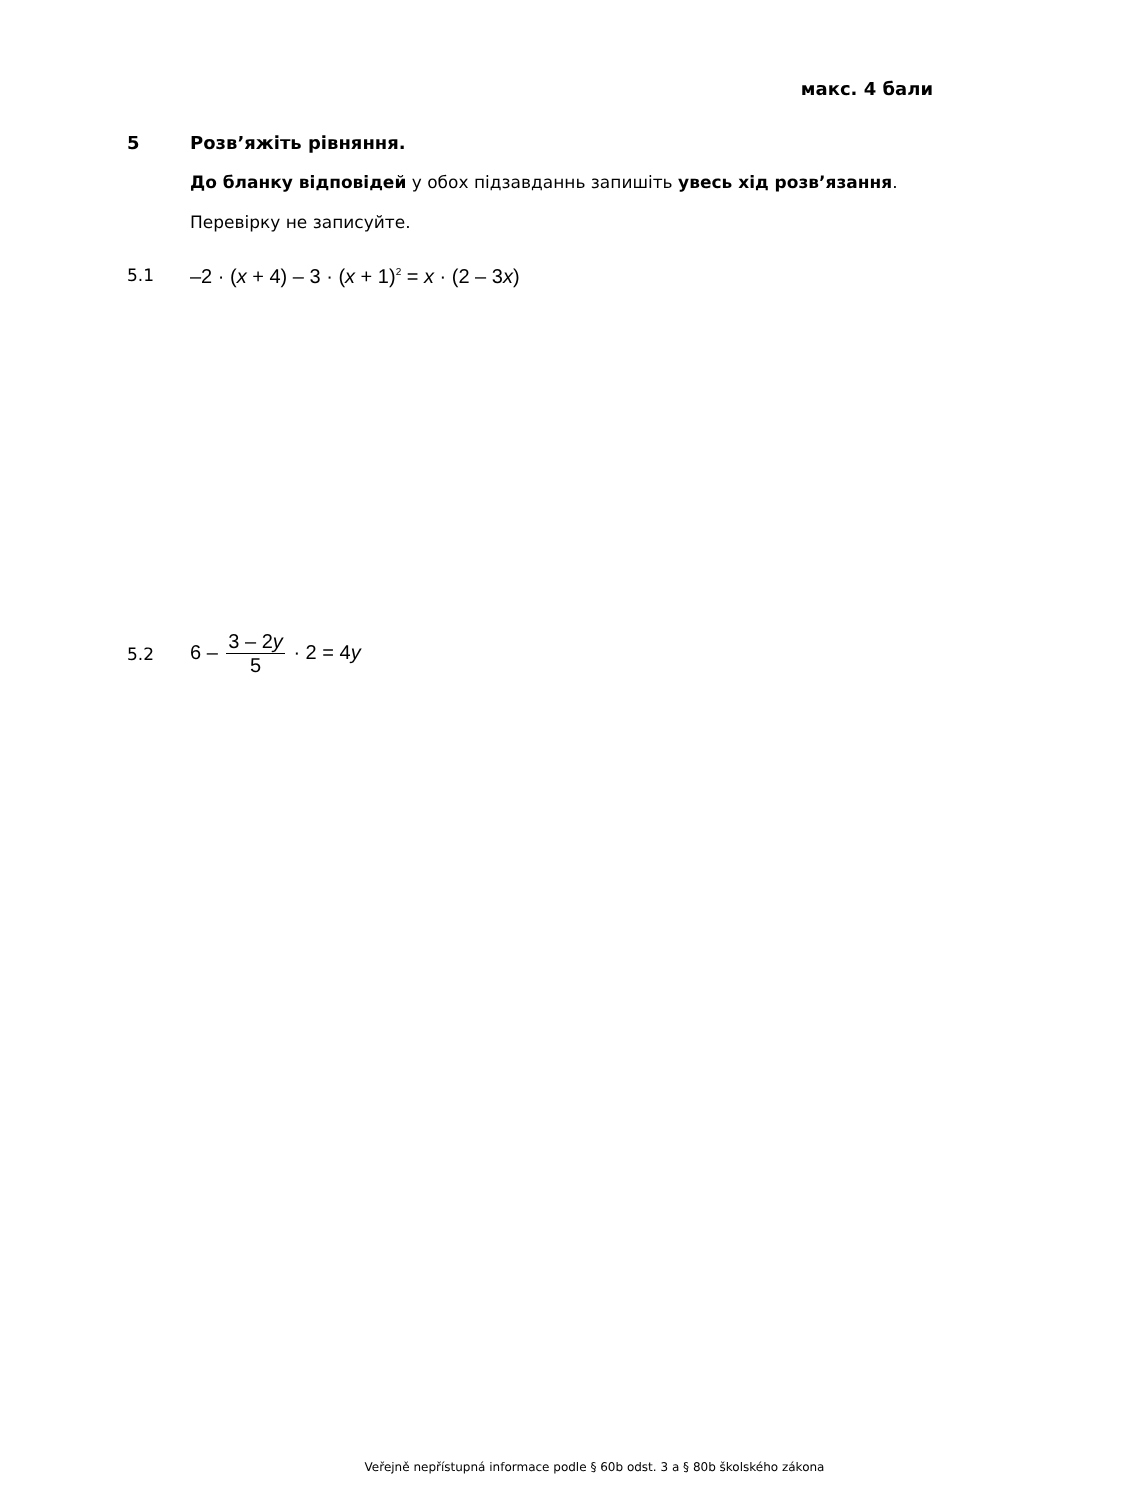макс. 4 бали
5 Розв’яжіть рівняння.
До бланку відповідей у обох підзавданнь запишіть увесь хід розв’язання.
Перевірку не записуйте.
5.1
–2 · (x + 4) – 3 · (x + 1)<sup>2</sup> = x · (2 – 3x)
5.2
6 – 3 – 2y 5 · 2 = 4y
Veřejně nepřístupná informace podle § 60b odst. 3 a § 80b školského zákona